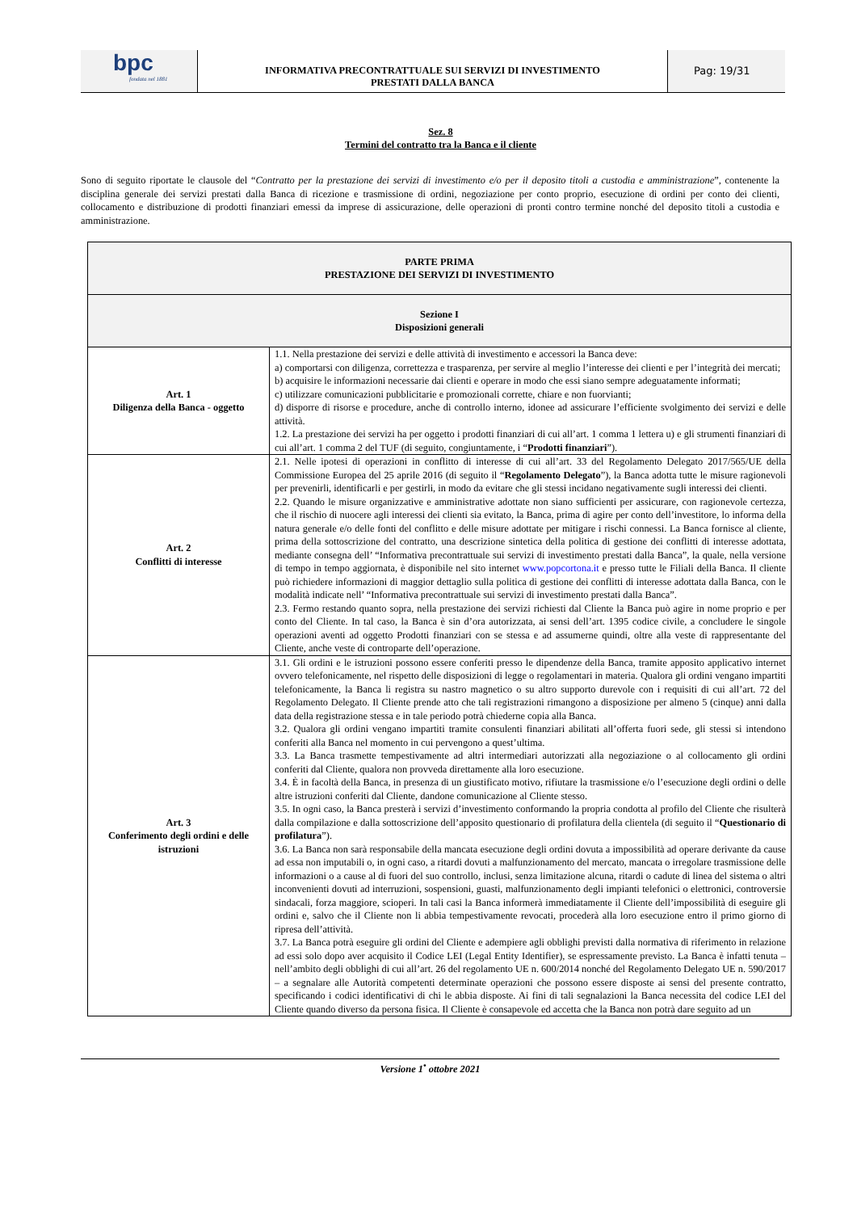bpc
fondata nel 1881
INFORMATIVA PRECONTRATTUALE SUI SERVIZI DI INVESTIMENTO
PRESTATI DALLA BANCA
Pag: 19/31
Sez. 8
Termini del contratto tra la Banca e il cliente
Sono di seguito riportate le clausole del “Contratto per la prestazione dei servizi di investimento e/o per il deposito titoli a custodia e amministrazione”, contenente la disciplina generale dei servizi prestati dalla Banca di ricezione e trasmissione di ordini, negoziazione per conto proprio, esecuzione di ordini per conto dei clienti, collocamento e distribuzione di prodotti finanziari emessi da imprese di assicurazione, delle operazioni di pronti contro termine nonché del deposito titoli a custodia e amministrazione.
| PARTE PRIMA PRESTAZIONE DEI SERVIZI DI INVESTIMENTO | |
| Sezione I Disposizioni generali | |
| Art. 1 Diligenza della Banca - oggetto | 1.1. Nella prestazione dei servizi e delle attività di investimento e accessori la Banca deve: a) comportarsi con diligenza, correttezza e trasparenza, per servire al meglio l’interesse dei clienti e per l’integrità dei mercati; b) acquisire le informazioni necessarie dai clienti e operare in modo che essi siano sempre adeguatamente informati; c) utilizzare comunicazioni pubblicitarie e promozionali corrette, chiare e non fuorvianti; d) disporre di risorse e procedure, anche di controllo interno, idonee ad assicurare l’efficiente svolgimento dei servizi e delle attività. 1.2. La prestazione dei servizi ha per oggetto i prodotti finanziari di cui all’art. 1 comma 1 lettera u) e gli strumenti finanziari di cui all’art. 1 comma 2 del TUF (di seguito, congiuntamente, i “ Prodotti finanziari ”). |
| Art. 2 Conflitti di interesse | 2.1. Nelle ipotesi di operazioni in conflitto di interesse di cui all’art. 33 del Regolamento Delegato 2017/565/UE della Commissione Europea del 25 aprile 2016 (di seguito il “ Regolamento Delegato ”), la Banca adotta tutte le misure ragionevoli per prevenirli, identificarli e per gestirli, in modo da evitare che gli stessi incidano negativamente sugli interessi dei clienti. 2.2. Quando le misure organizzative e amministrative adottate non siano sufficienti per assicurare, con ragionevole certezza, che il rischio di nuocere agli interessi dei clienti sia evitato, la Banca, prima di agire per conto dell’investitore, lo informa della natura generale e/o delle fonti del conflitto e delle misure adottate per mitigare i rischi connessi. La Banca fornisce al cliente, prima della sottoscrizione del contratto, una descrizione sintetica della politica di gestione dei conflitti di interesse adottata, mediante consegna dell’ “Informativa precontrattuale sui servizi di investimento prestati dalla Banca”, la quale, nella versione di tempo in tempo aggiornata, è disponibile nel sito internet www.popcortona.it e presso tutte le Filiali della Banca. Il cliente può richiedere informazioni di maggior dettaglio sulla politica di gestione dei conflitti di interesse adottata dalla Banca, con le modalità indicate nell’ “Informativa precontrattuale sui servizi di investimento prestati dalla Banca”. 2.3. Fermo restando quanto sopra, nella prestazione dei servizi richiesti dal Cliente la Banca può agire in nome proprio e per conto del Cliente. In tal caso, la Banca è sin d’ora autorizzata, ai sensi dell’art. 1395 codice civile, a concludere le singole operazioni aventi ad oggetto Prodotti finanziari con se stessa e ad assumerne quindi, oltre alla veste di rappresentante del Cliente, anche veste di controparte dell’operazione. |
| Art. 3 Conferimento degli ordini e delle istruzioni | 3.1. Gli ordini e le istruzioni possono essere conferiti presso le dipendenze della Banca, tramite apposito applicativo internet ovvero telefonicamente, nel rispetto delle disposizioni di legge o regolamentari in materia. Qualora gli ordini vengano impartiti telefonicamente, la Banca li registra su nastro magnetico o su altro supporto durevole con i requisiti di cui all’art. 72 del Regolamento Delegato. Il Cliente prende atto che tali registrazioni rimangono a disposizione per almeno 5 (cinque) anni dalla data della registrazione stessa e in tale periodo potrà chiederne copia alla Banca. 3.2. Qualora gli ordini vengano impartiti tramite consulenti finanziari abilitati all’offerta fuori sede, gli stessi si intendono conferiti alla Banca nel momento in cui pervengono a quest’ultima. 3.3. La Banca trasmette tempestivamente ad altri intermediari autorizzati alla negoziazione o al collocamento gli ordini conferiti dal Cliente, qualora non provveda direttamente alla loro esecuzione. 3.4. È in facoltà della Banca, in presenza di un giustificato motivo, rifiutare la trasmissione e/o l’esecuzione degli ordini o delle altre istruzioni conferiti dal Cliente, dandone comunicazione al Cliente stesso. 3.5. In ogni caso, la Banca presterà i servizi d’investimento conformando la propria condotta al profilo del Cliente che risulterà dalla compilazione e dalla sottoscrizione dell’apposito questionario di profilatura della clientela (di seguito il “ Questionario di profilatura ”). 3.6. La Banca non sarà responsabile della mancata esecuzione degli ordini dovuta a impossibilità ad operare derivante da cause ad essa non imputabili o, in ogni caso, a ritardi dovuti a malfunzionamento del mercato, mancata o irregolare trasmissione delle informazioni o a cause al di fuori del suo controllo, inclusi, senza limitazione alcuna, ritardi o cadute di linea del sistema o altri inconvenienti dovuti ad interruzioni, sospensioni, guasti, malfunzionamento degli impianti telefonici o elettronici, controversie sindacali, forza maggiore, scioperi. In tali casi la Banca informerà immediatamente il Cliente dell’impossibilità di eseguire gli ordini e, salvo che il Cliente non li abbia tempestivamente revocati, procederà alla loro esecuzione entro il primo giorno di ripresa dell’attività. 3.7. La Banca potrà eseguire gli ordini del Cliente e adempiere agli obblighi previsti dalla normativa di riferimento in relazione ad essi solo dopo aver acquisito il Codice LEI (Legal Entity Identifier), se espressamente previsto. La Banca è infatti tenuta – nell’ambito degli obblighi di cui all’art. 26 del regolamento UE n. 600/2014 nonché del Regolamento Delegato UE n. 590/2017 – a segnalare alle Autorità competenti determinate operazioni che possono essere disposte ai sensi del presente contratto, specificando i codici identificativi di chi le abbia disposte. Ai fini di tali segnalazioni la Banca necessita del codice LEI del Cliente quando diverso da persona fisica. Il Cliente è consapevole ed accetta che la Banca non potrà dare seguito ad un |
Versione 1<sup>•</sup> ottobre 2021